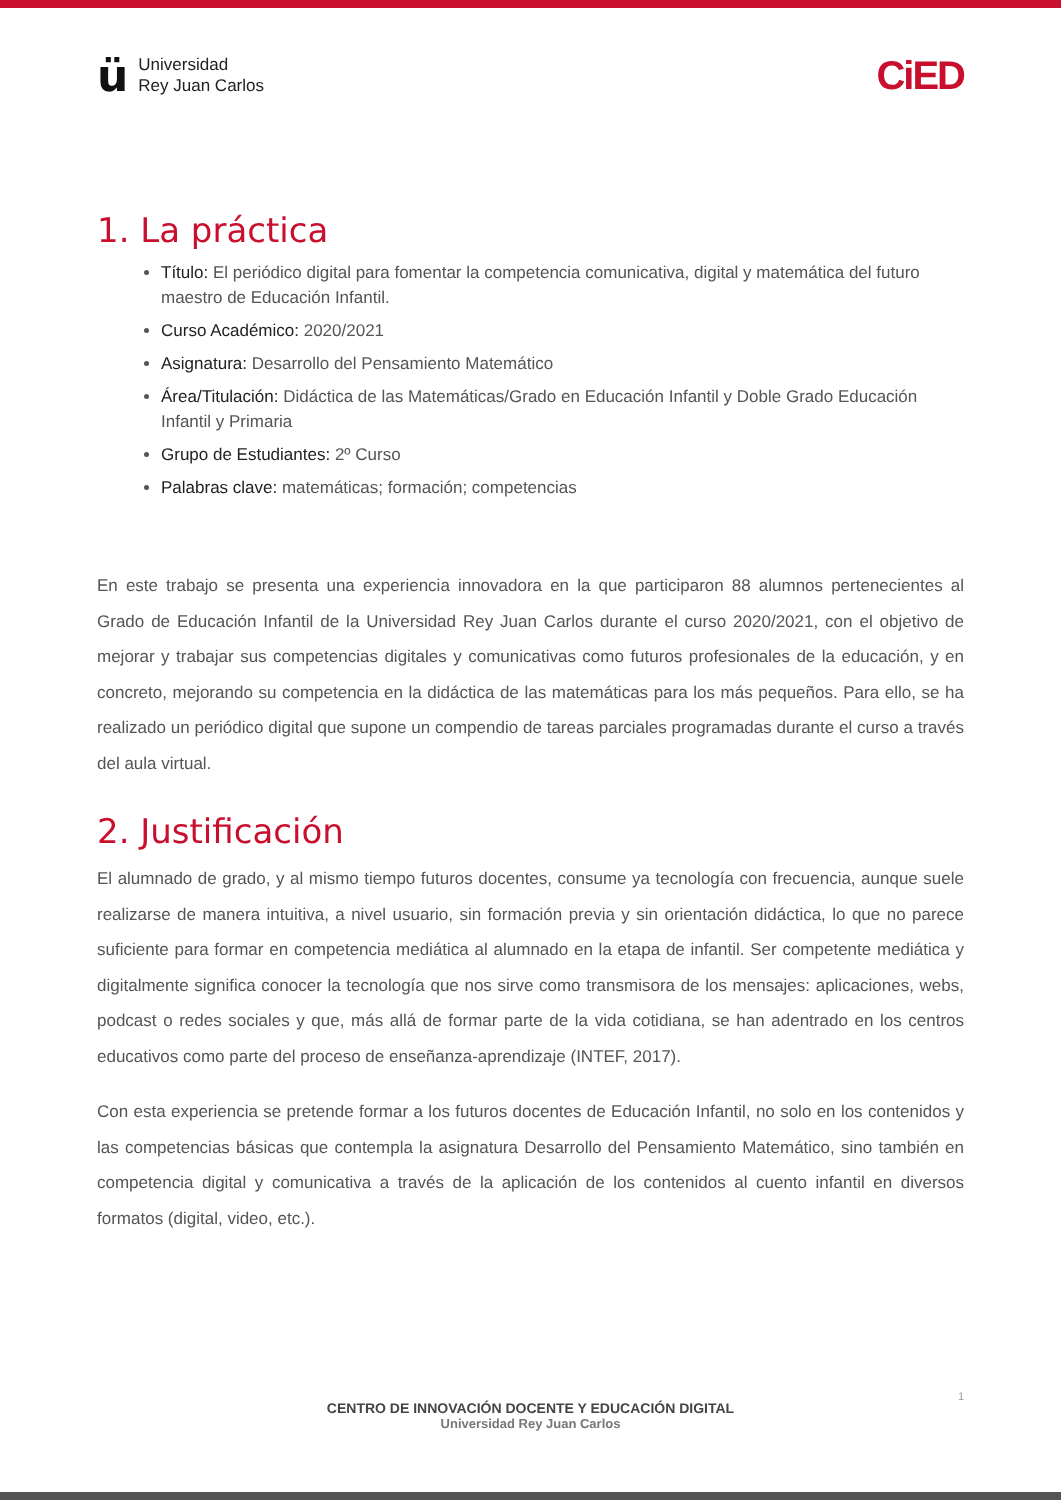ü
Universidad
Rey Juan Carlos
CiED
1. La práctica
Título: El periódico digital para fomentar la competencia comunicativa, digital y matemática del futuro maestro de Educación Infantil.
Curso Académico: 2020/2021
Asignatura: Desarrollo del Pensamiento Matemático
Área/Titulación: Didáctica de las Matemáticas/Grado en Educación Infantil y Doble Grado Educación Infantil y Primaria
Grupo de Estudiantes: 2º Curso
Palabras clave: matemáticas; formación; competencias
En este trabajo se presenta una experiencia innovadora en la que participaron 88 alumnos pertenecientes al Grado de Educación Infantil de la Universidad Rey Juan Carlos durante el curso 2020/2021, con el objetivo de mejorar y trabajar sus competencias digitales y comunicativas como futuros profesionales de la educación, y en concreto, mejorando su competencia en la didáctica de las matemáticas para los más pequeños. Para ello, se ha realizado un periódico digital que supone un compendio de tareas parciales programadas durante el curso a través del aula virtual.
2. Justificación
El alumnado de grado, y al mismo tiempo futuros docentes, consume ya tecnología con frecuencia, aunque suele realizarse de manera intuitiva, a nivel usuario, sin formación previa y sin orientación didáctica, lo que no parece suficiente para formar en competencia mediática al alumnado en la etapa de infantil. Ser competente mediática y digitalmente significa conocer la tecnología que nos sirve como transmisora de los mensajes: aplicaciones, webs, podcast o redes sociales y que, más allá de formar parte de la vida cotidiana, se han adentrado en los centros educativos como parte del proceso de enseñanza-aprendizaje (INTEF, 2017).
Con esta experiencia se pretende formar a los futuros docentes de Educación Infantil, no solo en los contenidos y las competencias básicas que contempla la asignatura Desarrollo del Pensamiento Matemático, sino también en competencia digital y comunicativa a través de la aplicación de los contenidos al cuento infantil en diversos formatos (digital, video, etc.).
1
CENTRO DE INNOVACIÓN DOCENTE Y EDUCACIÓN DIGITAL
Universidad Rey Juan Carlos